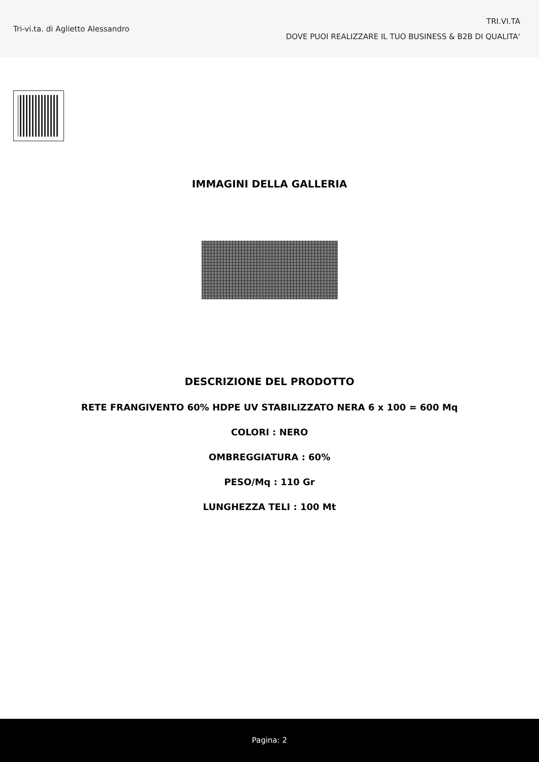Tri-vi.ta. di Aglietto Alessandro
TRI.VI.TA
DOVE PUOI REALIZZARE IL TUO BUSINESS & B2B DI QUALITA'
IMMAGINI DELLA GALLERIA
DESCRIZIONE DEL PRODOTTO
RETE FRANGIVENTO 60% HDPE UV STABILIZZATO NERA 6 x 100 = 600 Mq
COLORI : NERO
OMBREGGIATURA : 60%
PESO/Mq : 110 Gr
LUNGHEZZA TELI : 100 Mt
Pagina: 2